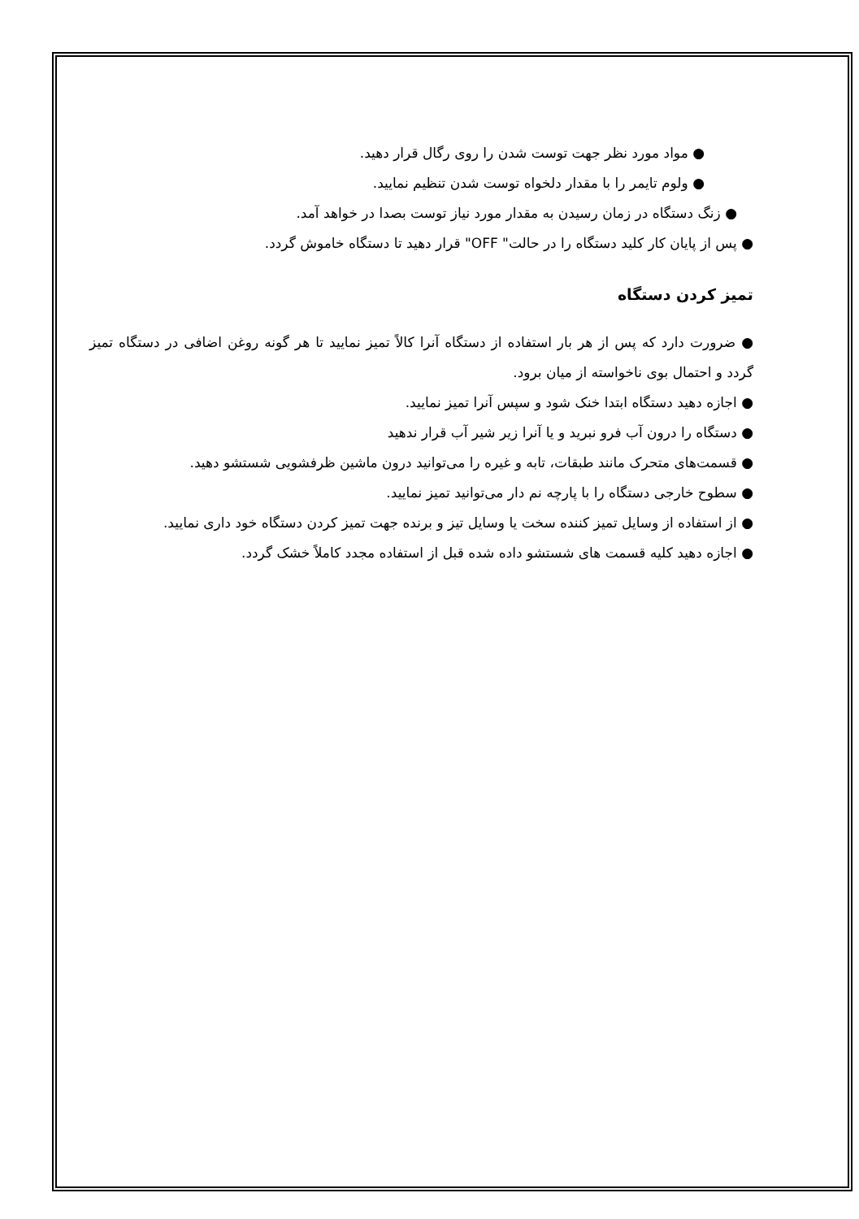● مواد مورد نظر جهت توست شدن را روی رگال قرار دهید.
● ولوم تایمر را با مقدار دلخواه توست شدن تنظیم نمایید.
● زنگ دستگاه در زمان رسیدن به مقدار مورد نیاز توست بصدا در خواهد آمد.
● پس از پایان کار کلید دستگاه را در حالت" OFF" قرار دهید تا دستگاه خاموش گردد.
تمیز کردن دستگاه
● ضرورت دارد که پس از هر بار استفاده از دستگاه آنرا کالاً تمیز نمایید تا هر گونه روغن اضافی در دستگاه تمیز گردد و احتمال بوی ناخواسته از میان برود.
● اجازه دهید دستگاه ابتدا خنک شود و سپس آنرا تمیز نمایید.
● دستگاه را درون آب فرو نبرید و یا آنرا زیر شیر آب قرار ندهید
● قسمت‌های متحرک مانند طبقات، تابه و غیره را می‌توانید درون ماشین ظرفشویی شستشو دهید.
● سطوح خارجی دستگاه را با پارچه نم دار می‌توانید تمیز نمایید.
● از استفاده از وسایل تمیز کننده سخت یا وسایل تیز و برنده جهت تمیز کردن دستگاه خود داری نمایید.
● اجازه دهید کلیه قسمت های شستشو داده شده قبل از استفاده مجدد کاملاً خشک گردد.